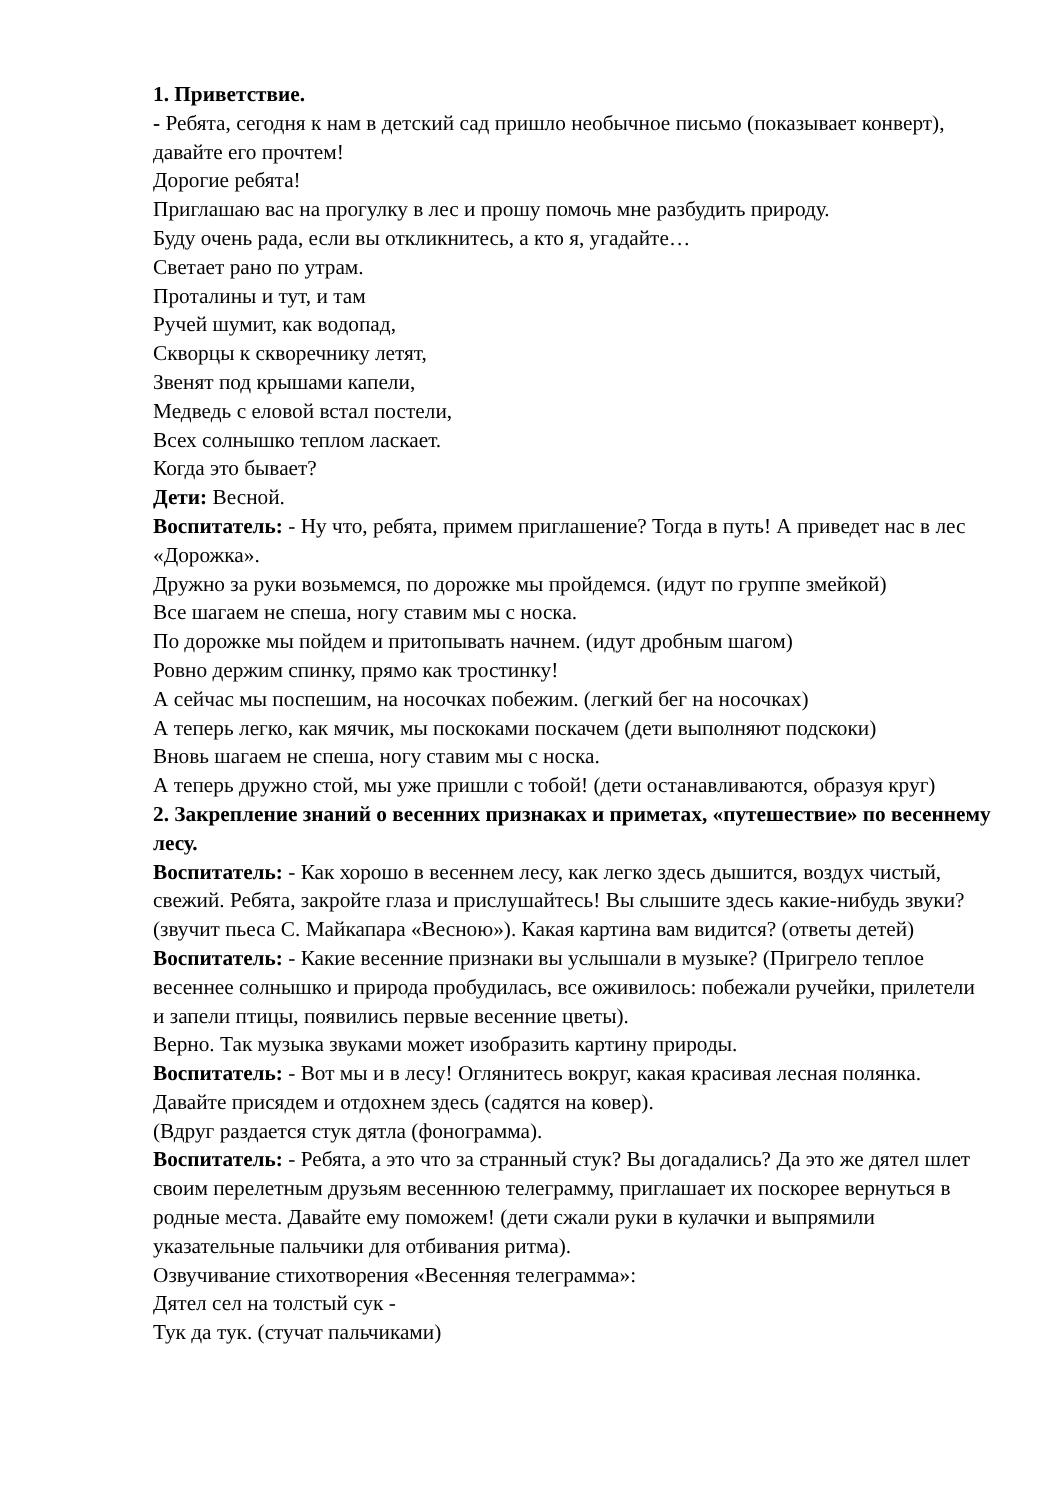1. Приветствие.
- Ребята, сегодня к нам в детский сад пришло необычное письмо (показывает конверт), давайте его прочтем!
Дорогие ребята!
Приглашаю вас на прогулку в лес и прошу помочь мне разбудить природу.
Буду очень рада, если вы откликнитесь, а кто я, угадайте…
Светает рано по утрам.
Проталины и тут, и там
Ручей шумит, как водопад,
Скворцы к скворечнику летят,
Звенят под крышами капели,
Медведь с еловой встал постели,
Всех солнышко теплом ласкает.
Когда это бывает?
Дети: Весной.
Воспитатель: - Ну что, ребята, примем приглашение? Тогда в путь! А приведет нас в лес «Дорожка».
Дружно за руки возьмемся, по дорожке мы пройдемся. (идут по группе змейкой)
Все шагаем не спеша, ногу ставим мы с носка.
По дорожке мы пойдем и притопывать начнем. (идут дробным шагом)
Ровно держим спинку, прямо как тростинку!
А сейчас мы поспешим, на носочках побежим. (легкий бег на носочках)
А теперь легко, как мячик, мы поскоками поскачем (дети выполняют подскоки)
Вновь шагаем не спеша, ногу ставим мы с носка.
А теперь дружно стой, мы уже пришли с тобой! (дети останавливаются, образуя круг)
2. Закрепление знаний о весенних признаках и приметах, «путешествие» по весеннему лесу.
Воспитатель: - Как хорошо в весеннем лесу, как легко здесь дышится, воздух чистый, свежий. Ребята, закройте глаза и прислушайтесь! Вы слышите здесь какие-нибудь звуки? (звучит пьеса С. Майкапара «Весною»). Какая картина вам видится? (ответы детей)
Воспитатель: - Какие весенние признаки вы услышали в музыке? (Пригрело теплое весеннее солнышко и природа пробудилась, все оживилось: побежали ручейки, прилетели и запели птицы, появились первые весенние цветы).
Верно. Так музыка звуками может изобразить картину природы.
Воспитатель: - Вот мы и в лесу! Оглянитесь вокруг, какая красивая лесная полянка. Давайте присядем и отдохнем здесь (садятся на ковер).
(Вдруг раздается стук дятла (фонограмма).
Воспитатель: - Ребята, а это что за странный стук? Вы догадались? Да это же дятел шлет своим перелетным друзьям весеннюю телеграмму, приглашает их поскорее вернуться в родные места. Давайте ему поможем! (дети сжали руки в кулачки и выпрямили указательные пальчики для отбивания ритма).
Озвучивание стихотворения «Весенняя телеграмма»:
Дятел сел на толстый сук -
Тук да тук. (стучат пальчиками)